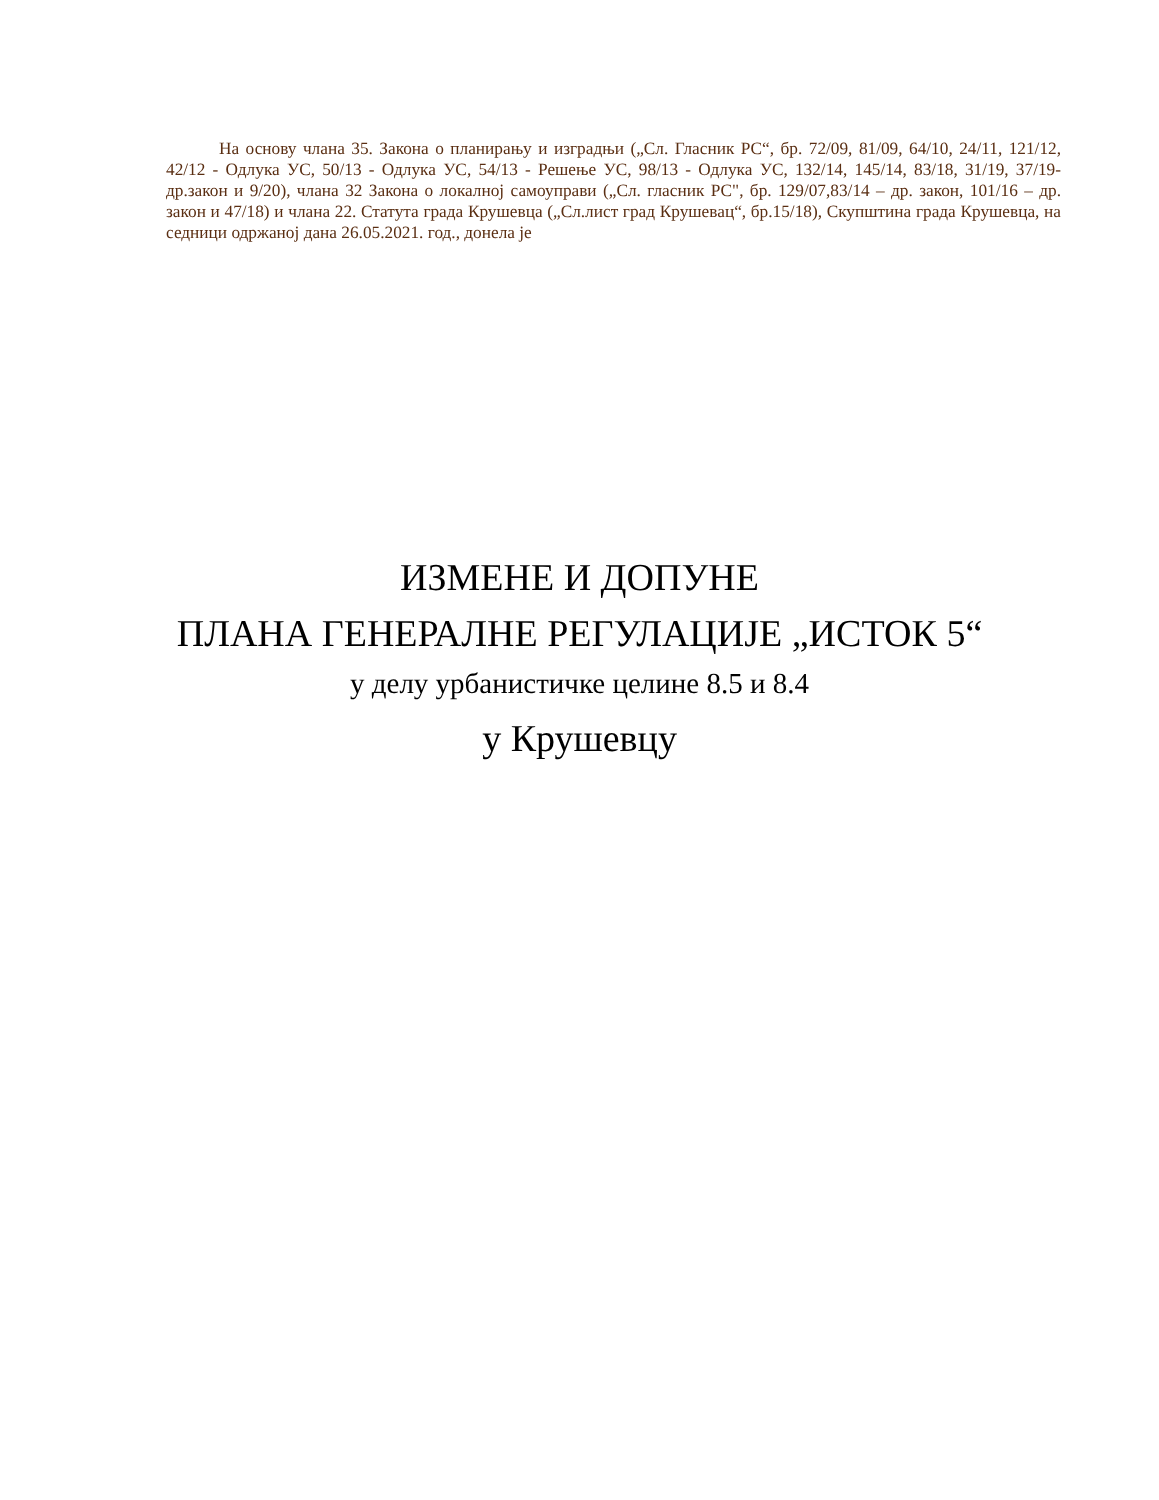На основу члана 35. Закона о планирању и изградњи („Сл. Гласник РС“, бр. 72/09, 81/09, 64/10, 24/11, 121/12, 42/12 - Одлука УС, 50/13 - Одлука УС, 54/13 - Решење УС, 98/13 - Одлука УС, 132/14, 145/14, 83/18, 31/19, 37/19-др.закон и 9/20), члана 32 Закона о локалној самоуправи („Сл. гласник РС", бр. 129/07,83/14 – др. закон, 101/16 – др. закон и 47/18) и члана 22. Статута града Крушевца („Сл.лист град Крушевац“, бр.15/18), Скупштина града Крушевца, на седници одржаној дана 26.05.2021. год., донела је
ИЗМЕНЕ И ДОПУНЕ
ПЛАНА ГЕНЕРАЛНЕ РЕГУЛАЦИЈЕ „ИСТОК 5“
у делу урбанистичке целине 8.5 и 8.4
у Крушевцу